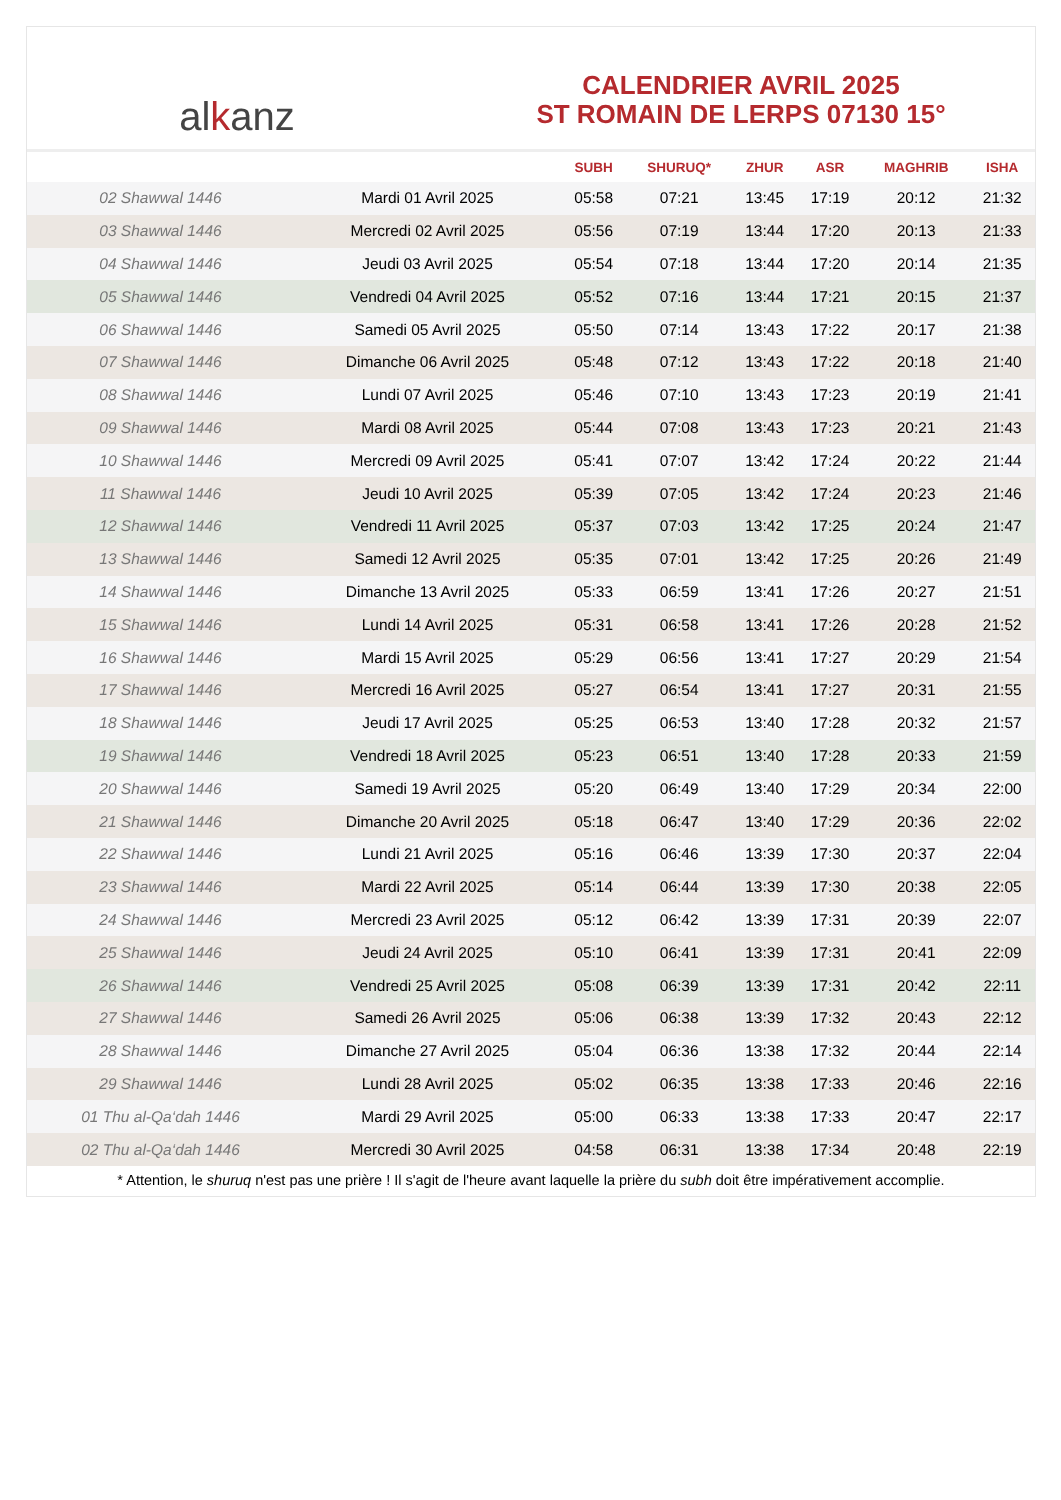al k anz
CALENDRIER AVRIL 2025
ST ROMAIN DE LERPS 07130 15°
| | | SUBH | SHURUQ* | ZHUR | ASR | MAGHRIB | ISHA |
| --- | --- | --- | --- | --- | --- | --- | --- |
| 02 Shawwal 1446 | Mardi 01 Avril 2025 | 05:58 | 07:21 | 13:45 | 17:19 | 20:12 | 21:32 |
| 03 Shawwal 1446 | Mercredi 02 Avril 2025 | 05:56 | 07:19 | 13:44 | 17:20 | 20:13 | 21:33 |
| 04 Shawwal 1446 | Jeudi 03 Avril 2025 | 05:54 | 07:18 | 13:44 | 17:20 | 20:14 | 21:35 |
| 05 Shawwal 1446 | Vendredi 04 Avril 2025 | 05:52 | 07:16 | 13:44 | 17:21 | 20:15 | 21:37 |
| 06 Shawwal 1446 | Samedi 05 Avril 2025 | 05:50 | 07:14 | 13:43 | 17:22 | 20:17 | 21:38 |
| 07 Shawwal 1446 | Dimanche 06 Avril 2025 | 05:48 | 07:12 | 13:43 | 17:22 | 20:18 | 21:40 |
| 08 Shawwal 1446 | Lundi 07 Avril 2025 | 05:46 | 07:10 | 13:43 | 17:23 | 20:19 | 21:41 |
| 09 Shawwal 1446 | Mardi 08 Avril 2025 | 05:44 | 07:08 | 13:43 | 17:23 | 20:21 | 21:43 |
| 10 Shawwal 1446 | Mercredi 09 Avril 2025 | 05:41 | 07:07 | 13:42 | 17:24 | 20:22 | 21:44 |
| 11 Shawwal 1446 | Jeudi 10 Avril 2025 | 05:39 | 07:05 | 13:42 | 17:24 | 20:23 | 21:46 |
| 12 Shawwal 1446 | Vendredi 11 Avril 2025 | 05:37 | 07:03 | 13:42 | 17:25 | 20:24 | 21:47 |
| 13 Shawwal 1446 | Samedi 12 Avril 2025 | 05:35 | 07:01 | 13:42 | 17:25 | 20:26 | 21:49 |
| 14 Shawwal 1446 | Dimanche 13 Avril 2025 | 05:33 | 06:59 | 13:41 | 17:26 | 20:27 | 21:51 |
| 15 Shawwal 1446 | Lundi 14 Avril 2025 | 05:31 | 06:58 | 13:41 | 17:26 | 20:28 | 21:52 |
| 16 Shawwal 1446 | Mardi 15 Avril 2025 | 05:29 | 06:56 | 13:41 | 17:27 | 20:29 | 21:54 |
| 17 Shawwal 1446 | Mercredi 16 Avril 2025 | 05:27 | 06:54 | 13:41 | 17:27 | 20:31 | 21:55 |
| 18 Shawwal 1446 | Jeudi 17 Avril 2025 | 05:25 | 06:53 | 13:40 | 17:28 | 20:32 | 21:57 |
| 19 Shawwal 1446 | Vendredi 18 Avril 2025 | 05:23 | 06:51 | 13:40 | 17:28 | 20:33 | 21:59 |
| 20 Shawwal 1446 | Samedi 19 Avril 2025 | 05:20 | 06:49 | 13:40 | 17:29 | 20:34 | 22:00 |
| 21 Shawwal 1446 | Dimanche 20 Avril 2025 | 05:18 | 06:47 | 13:40 | 17:29 | 20:36 | 22:02 |
| 22 Shawwal 1446 | Lundi 21 Avril 2025 | 05:16 | 06:46 | 13:39 | 17:30 | 20:37 | 22:04 |
| 23 Shawwal 1446 | Mardi 22 Avril 2025 | 05:14 | 06:44 | 13:39 | 17:30 | 20:38 | 22:05 |
| 24 Shawwal 1446 | Mercredi 23 Avril 2025 | 05:12 | 06:42 | 13:39 | 17:31 | 20:39 | 22:07 |
| 25 Shawwal 1446 | Jeudi 24 Avril 2025 | 05:10 | 06:41 | 13:39 | 17:31 | 20:41 | 22:09 |
| 26 Shawwal 1446 | Vendredi 25 Avril 2025 | 05:08 | 06:39 | 13:39 | 17:31 | 20:42 | 22:11 |
| 27 Shawwal 1446 | Samedi 26 Avril 2025 | 05:06 | 06:38 | 13:39 | 17:32 | 20:43 | 22:12 |
| 28 Shawwal 1446 | Dimanche 27 Avril 2025 | 05:04 | 06:36 | 13:38 | 17:32 | 20:44 | 22:14 |
| 29 Shawwal 1446 | Lundi 28 Avril 2025 | 05:02 | 06:35 | 13:38 | 17:33 | 20:46 | 22:16 |
| 01 Thu al-Qa‘dah 1446 | Mardi 29 Avril 2025 | 05:00 | 06:33 | 13:38 | 17:33 | 20:47 | 22:17 |
| 02 Thu al-Qa‘dah 1446 | Mercredi 30 Avril 2025 | 04:58 | 06:31 | 13:38 | 17:34 | 20:48 | 22:19 |
* Attention, le shuruq n'est pas une prière ! Il s'agit de l'heure avant laquelle la prière du subh doit être impérativement accomplie.